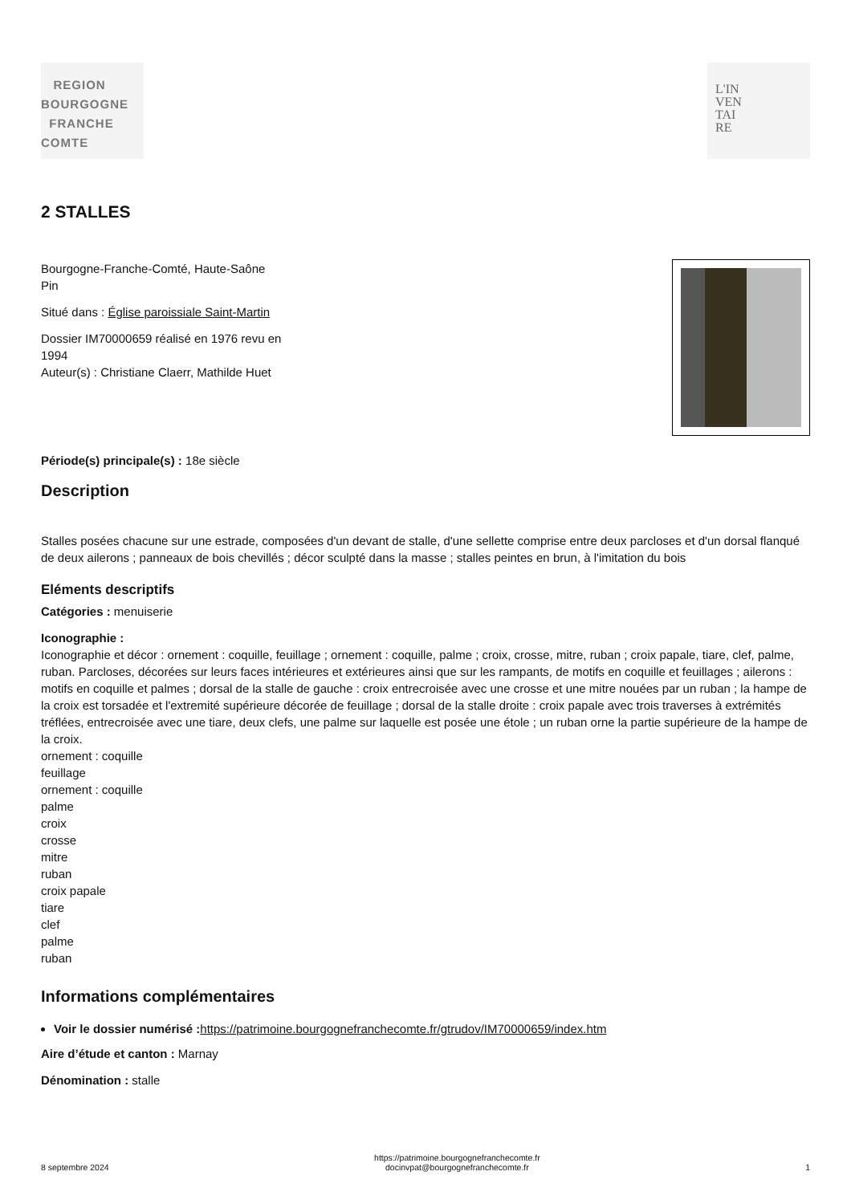REGION
BOURGOGNE
FRANCHE
COMTE
L'IN
VEN
TAI
RE
2 STALLES
Bourgogne-Franche-Comté, Haute-Saône
Pin
Situé dans : Église paroissiale Saint-Martin
Dossier IM70000659 réalisé en 1976 revu en
1994
Auteur(s) : Christiane Claerr, Mathilde Huet
Période(s) principale(s) : 18e siècle
Description
Stalles posées chacune sur une estrade, composées d'un devant de stalle, d'une sellette comprise entre deux parcloses et d'un dorsal flanqué de deux ailerons ; panneaux de bois chevillés ; décor sculpté dans la masse ; stalles peintes en brun, à l'imitation du bois
Eléments descriptifs
Catégories : menuiserie
Iconographie :
Iconographie et décor : ornement : coquille, feuillage ; ornement : coquille, palme ; croix, crosse, mitre, ruban ; croix papale, tiare, clef, palme, ruban. Parcloses, décorées sur leurs faces intérieures et extérieures ainsi que sur les rampants, de motifs en coquille et feuillages ; ailerons : motifs en coquille et palmes ; dorsal de la stalle de gauche : croix entrecroisée avec une crosse et une mitre nouées par un ruban ; la hampe de la croix est torsadée et l'extremité supérieure décorée de feuillage ; dorsal de la stalle droite : croix papale avec trois traverses à extrémités tréflées, entrecroisée avec une tiare, deux clefs, une palme sur laquelle est posée une étole ; un ruban orne la partie supérieure de la hampe de la croix.
ornement : coquille
feuillage
ornement : coquille
palme
croix
crosse
mitre
ruban
croix papale
tiare
clef
palme
ruban
Informations complémentaires
Voir le dossier numérisé : https://patrimoine.bourgognefranchecomte.fr/gtrudov/IM70000659/index.htm
Aire d’étude et canton : Marnay
Dénomination : stalle
8 septembre 2024 https://patrimoine.bourgognefranchecomte.fr
docinvpat@bourgognefranchecomte.fr 1